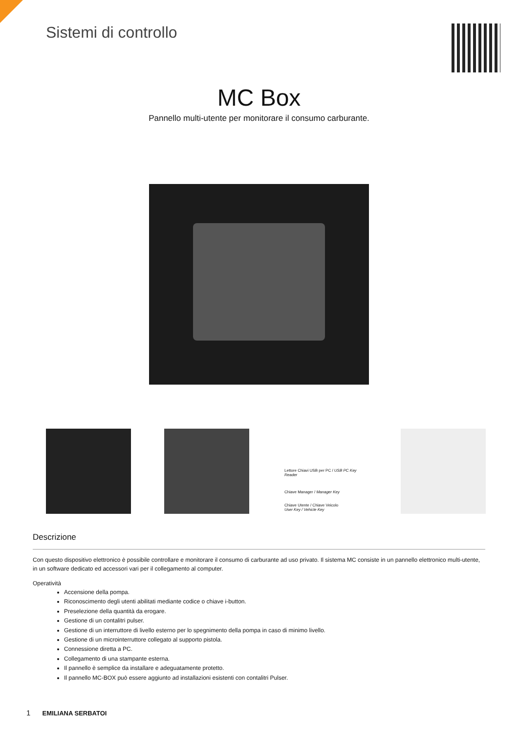Sistemi di controllo
MC Box
Pannello multi-utente per monitorare il consumo carburante.
Lettore Chiavi USB per PC / USB PC Key Reader
Chiave Manager / Manager Key
Chiave Utente / Chiave Veicolo
User Key / Vehicle Key
Descrizione
Con questo dispositivo elettronico è possibile controllare e monitorare il consumo di carburante ad uso privato. Il sistema MC consiste in un pannello elettronico multi-utente, in un software dedicato ed accessori vari per il collegamento al computer.
Operatività
Accensione della pompa.
Riconoscimento degli utenti abilitati mediante codice o chiave i-button.
Preselezione della quantità da erogare.
Gestione di un contalitri pulser.
Gestione di un interruttore di livello esterno per lo spegnimento della pompa in caso di minimo livello.
Gestione di un microinterruttore collegato al supporto pistola.
Connessione diretta a PC.
Collegamento di una stampante esterna.
Il pannello è semplice da installare e adeguatamente protetto.
Il pannello MC-BOX può essere aggiunto ad installazioni esistenti con contalitri Pulser.
1 EMILIANA SERBATOI